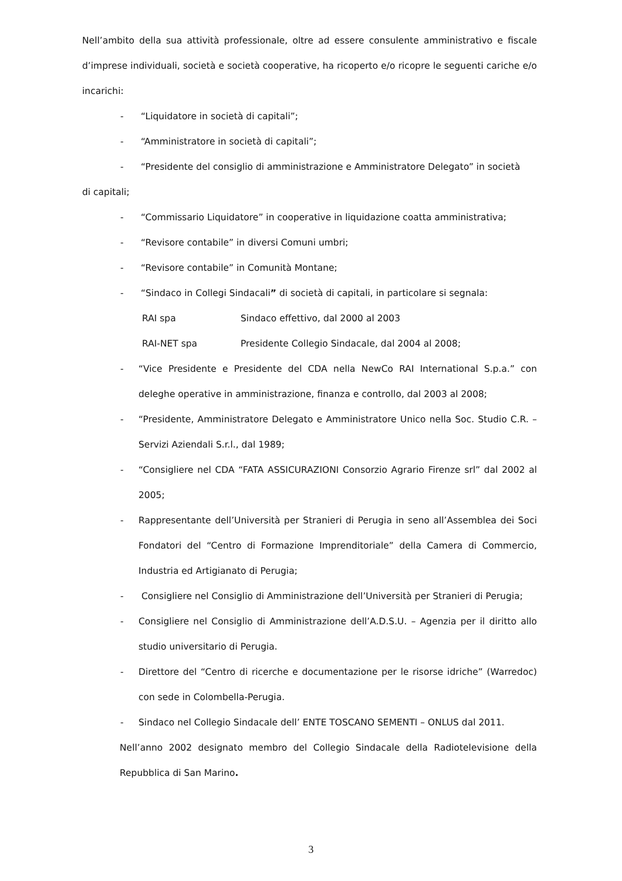Nell’ambito della sua attività professionale, oltre ad essere consulente amministrativo e fiscale d’imprese individuali, società e società cooperative, ha ricoperto e/o ricopre le seguenti cariche e/o incarichi:
- “Liquidatore in società di capitali”;
- “Amministratore in società di capitali”;
- “Presidente del consiglio di amministrazione e Amministratore Delegato” in società
di capitali;
- “Commissario Liquidatore” in cooperative in liquidazione coatta amministrativa;
- “Revisore contabile” in diversi Comuni umbri;
- “Revisore contabile” in Comunità Montane;
- “Sindaco in Collegi Sindacali” di società di capitali, in particolare si segnala:
RAI spa Sindaco effettivo, dal 2000 al 2003
RAI-NET spa Presidente Collegio Sindacale, dal 2004 al 2008;
- “Vice Presidente e Presidente del CDA nella NewCo RAI International S.p.a.” con deleghe operative in amministrazione, finanza e controllo, dal 2003 al 2008;
- “Presidente, Amministratore Delegato e Amministratore Unico nella Soc. Studio C.R. – Servizi Aziendali S.r.l., dal 1989;
- “Consigliere nel CDA “FATA ASSICURAZIONI Consorzio Agrario Firenze srl” dal 2002 al 2005;
- Rappresentante dell’Università per Stranieri di Perugia in seno all’Assemblea dei Soci Fondatori del “Centro di Formazione Imprenditoriale” della Camera di Commercio, Industria ed Artigianato di Perugia;
- Consigliere nel Consiglio di Amministrazione dell’Università per Stranieri di Perugia;
- Consigliere nel Consiglio di Amministrazione dell’A.D.S.U. – Agenzia per il diritto allo studio universitario di Perugia.
- Direttore del “Centro di ricerche e documentazione per le risorse idriche” (Warredoc) con sede in Colombella-Perugia.
- Sindaco nel Collegio Sindacale dell’ ENTE TOSCANO SEMENTI – ONLUS dal 2011.
Nell’anno 2002 designato membro del Collegio Sindacale della Radiotelevisione della Repubblica di San Marino.
3